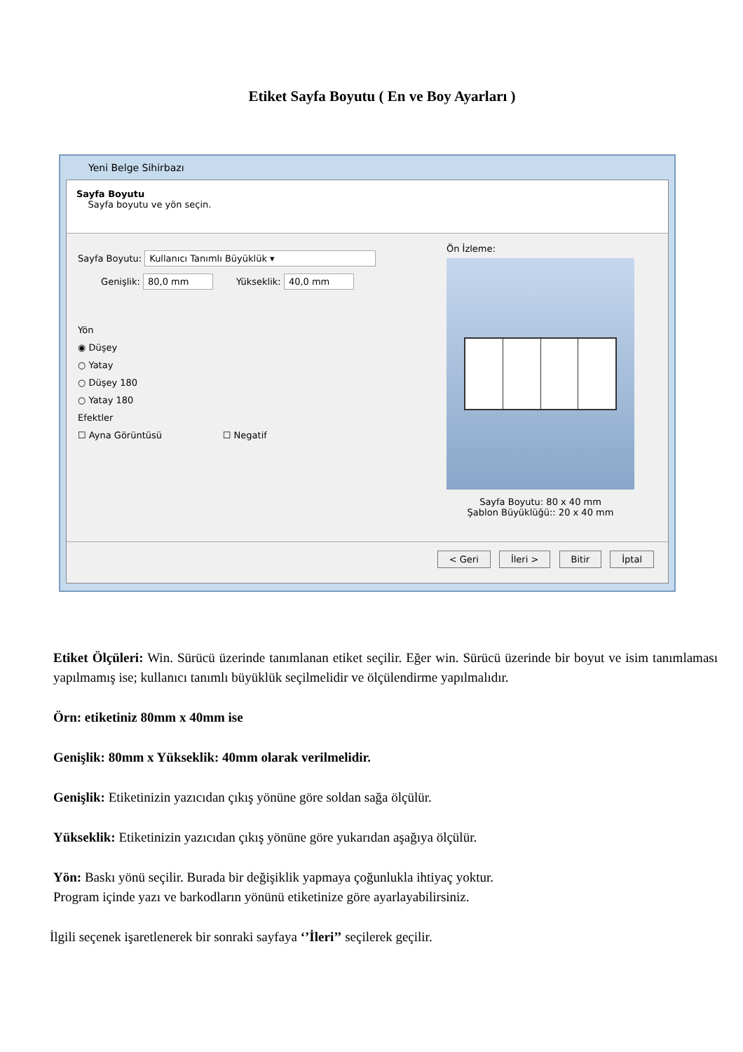Etiket Sayfa Boyutu ( En ve Boy Ayarları )
Yeni Belge Sihirbazı
Sayfa Boyutu
Sayfa boyutu ve yön seçin.
Sayfa Boyutu: Kullanıcı Tanımlı Büyüklük ▾
Genişlik: 80,0 mm Yükseklik: 40,0 mm
Yön
◉ Düşey
○ Yatay
○ Düşey 180
○ Yatay 180
Efektler
☐ Ayna Görüntüsü ☐ Negatif
Ön İzleme:
Sayfa Boyutu: 80 x 40 mm
Şablon Büyüklüğü:: 20 x 40 mm
< Geri İleri > Bitir İptal
Etiket Ölçüleri: Win. Sürücü üzerinde tanımlanan etiket seçilir. Eğer win. Sürücü üzerinde bir boyut ve isim tanımlaması yapılmamış ise; kullanıcı tanımlı büyüklük seçilmelidir ve ölçülendirme yapılmalıdır.
Örn: etiketiniz 80mm x 40mm ise
Genişlik: 80mm x Yükseklik: 40mm olarak verilmelidir.
Genişlik: Etiketinizin yazıcıdan çıkış yönüne göre soldan sağa ölçülür.
Yükseklik: Etiketinizin yazıcıdan çıkış yönüne göre yukarıdan aşağıya ölçülür.
Yön: Baskı yönü seçilir. Burada bir değişiklik yapmaya çoğunlukla ihtiyaç yoktur.
Program içinde yazı ve barkodların yönünü etiketinize göre ayarlayabilirsiniz.
İlgili seçenek işaretlenerek bir sonraki sayfaya ‘’İleri’’ seçilerek geçilir.